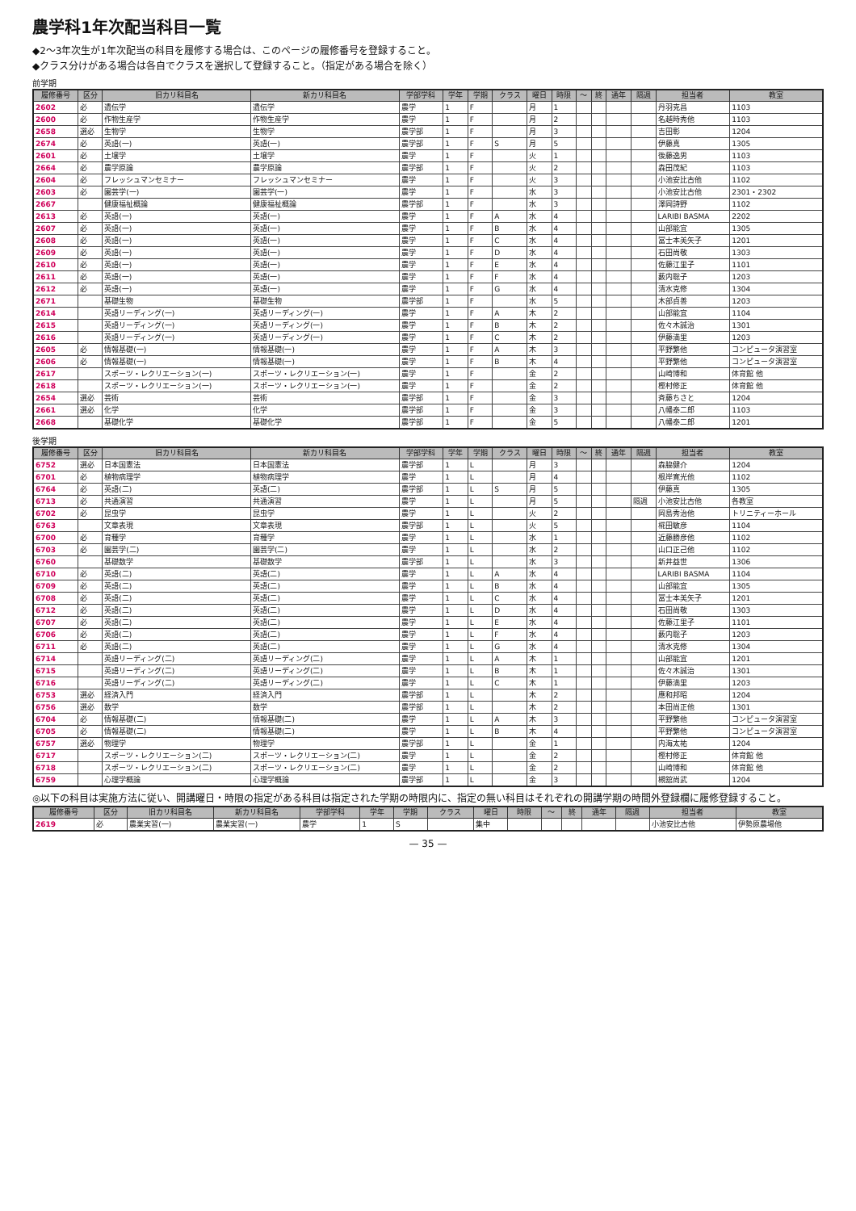農学科1年次配当科目一覧
◆2～3年次生が1年次配当の科目を履修する場合は、このページの履修番号を登録すること。
◆クラス分けがある場合は各自でクラスを選択して登録すること。（指定がある場合を除く）
前学期
| 履修番号 | 区分 | 旧カリ科目名 | 新カリ科目名 | 学部学科 | 学年 | 学期 | クラス | 曜日 | 時限 | ～ | 終 | 通年 | 隔週 | 担当者 | 教室 |
| --- | --- | --- | --- | --- | --- | --- | --- | --- | --- | --- | --- | --- | --- | --- | --- |
| 2602 | 必 | 遺伝学 | 遺伝学 | 農学 | 1 | F | | 月 | 1 | | | | | 丹羽克昌 | 1103 |
| 2600 | 必 | 作物生産学 | 作物生産学 | 農学 | 1 | F | | 月 | 2 | | | | | 名越時秀他 | 1103 |
| 2658 | 選必 | 生物学 | 生物学 | 農学部 | 1 | F | | 月 | 3 | | | | | 吉田彰 | 1204 |
| 2674 | 必 | 英語(一) | 英語(一) | 農学部 | 1 | F | S | 月 | 5 | | | | | 伊藤真 | 1305 |
| 2601 | 必 | 土壌学 | 土壌学 | 農学 | 1 | F | | 火 | 1 | | | | | 後藤逸男 | 1103 |
| 2664 | 必 | 農学原論 | 農学原論 | 農学部 | 1 | F | | 火 | 2 | | | | | 森田茂紀 | 1103 |
| 2604 | 必 | フレッシュマンセミナー | フレッシュマンセミナー | 農学 | 1 | F | | 火 | 3 | | | | | 小池安比古他 | 1102 |
| 2603 | 必 | 園芸学(一) | 園芸学(一) | 農学 | 1 | F | | 水 | 3 | | | | | 小池安比古他 | 2301・2302 |
| 2667 | | 健康福祉概論 | 健康福祉概論 | 農学部 | 1 | F | | 水 | 3 | | | | | 澤岡詩野 | 1102 |
| 2613 | 必 | 英語(一) | 英語(一) | 農学 | 1 | F | A | 水 | 4 | | | | | LARIBI BASMA | 2202 |
| 2607 | 必 | 英語(一) | 英語(一) | 農学 | 1 | F | B | 水 | 4 | | | | | 山部能宜 | 1305 |
| 2608 | 必 | 英語(一) | 英語(一) | 農学 | 1 | F | C | 水 | 4 | | | | | 冨士本美矢子 | 1201 |
| 2609 | 必 | 英語(一) | 英語(一) | 農学 | 1 | F | D | 水 | 4 | | | | | 石田尚敬 | 1303 |
| 2610 | 必 | 英語(一) | 英語(一) | 農学 | 1 | F | E | 水 | 4 | | | | | 佐藤江里子 | 1101 |
| 2611 | 必 | 英語(一) | 英語(一) | 農学 | 1 | F | F | 水 | 4 | | | | | 薮内聡子 | 1203 |
| 2612 | 必 | 英語(一) | 英語(一) | 農学 | 1 | F | G | 水 | 4 | | | | | 清水克修 | 1304 |
| 2671 | | 基礎生物 | 基礎生物 | 農学部 | 1 | F | | 水 | 5 | | | | | 木部貞善 | 1203 |
| 2614 | | 英語リーディング(一) | 英語リーディング(一) | 農学 | 1 | F | A | 木 | 2 | | | | | 山部能宜 | 1104 |
| 2615 | | 英語リーディング(一) | 英語リーディング(一) | 農学 | 1 | F | B | 木 | 2 | | | | | 佐々木誠治 | 1301 |
| 2616 | | 英語リーディング(一) | 英語リーディング(一) | 農学 | 1 | F | C | 木 | 2 | | | | | 伊藤満里 | 1203 |
| 2605 | 必 | 情報基礎(一) | 情報基礎(一) | 農学 | 1 | F | A | 木 | 3 | | | | | 平野繁他 | コンピュータ演習室 |
| 2606 | 必 | 情報基礎(一) | 情報基礎(一) | 農学 | 1 | F | B | 木 | 4 | | | | | 平野繁他 | コンピュータ演習室 |
| 2617 | | スポーツ・レクリエーション(一) | スポーツ・レクリエーション(一) | 農学 | 1 | F | | 金 | 2 | | | | | 山崎博和 | 体育館 他 |
| 2618 | | スポーツ・レクリエーション(一) | スポーツ・レクリエーション(一) | 農学 | 1 | F | | 金 | 2 | | | | | 樫村修正 | 体育館 他 |
| 2654 | 選必 | 芸術 | 芸術 | 農学部 | 1 | F | | 金 | 3 | | | | | 斉藤ちさと | 1204 |
| 2661 | 選必 | 化学 | 化学 | 農学部 | 1 | F | | 金 | 3 | | | | | 八幡泰二郎 | 1103 |
| 2668 | | 基礎化学 | 基礎化学 | 農学部 | 1 | F | | 金 | 5 | | | | | 八幡泰二郎 | 1201 |
後学期
| 履修番号 | 区分 | 旧カリ科目名 | 新カリ科目名 | 学部学科 | 学年 | 学期 | クラス | 曜日 | 時限 | ～ | 終 | 通年 | 隔週 | 担当者 | 教室 |
| --- | --- | --- | --- | --- | --- | --- | --- | --- | --- | --- | --- | --- | --- | --- | --- |
| 6752 | 選必 | 日本国憲法 | 日本国憲法 | 農学部 | 1 | L | | 月 | 3 | | | | | 森脇健介 | 1204 |
| 6701 | 必 | 植物病理学 | 植物病理学 | 農学 | 1 | L | | 月 | 4 | | | | | 根岸寛光他 | 1102 |
| 6764 | 必 | 英語(二) | 英語(二) | 農学部 | 1 | L | S | 月 | 5 | | | | | 伊藤真 | 1305 |
| 6713 | 必 | 共通演習 | 共通演習 | 農学 | 1 | L | | 月 | 5 | | | | 隔週 | 小池安比古他 | 各教室 |
| 6702 | 必 | 昆虫学 | 昆虫学 | 農学 | 1 | L | | 火 | 2 | | | | | 岡島秀治他 | トリニティーホール |
| 6763 | | 文章表現 | 文章表現 | 農学部 | 1 | L | | 火 | 5 | | | | | 椛田敏彦 | 1104 |
| 6700 | 必 | 育種学 | 育種学 | 農学 | 1 | L | | 水 | 1 | | | | | 近藤勝彦他 | 1102 |
| 6703 | 必 | 園芸学(二) | 園芸学(二) | 農学 | 1 | L | | 水 | 2 | | | | | 山口正己他 | 1102 |
| 6760 | | 基礎数学 | 基礎数学 | 農学部 | 1 | L | | 水 | 3 | | | | | 新井益世 | 1306 |
| 6710 | 必 | 英語(二) | 英語(二) | 農学 | 1 | L | A | 水 | 4 | | | | | LARIBI BASMA | 1104 |
| 6709 | 必 | 英語(二) | 英語(二) | 農学 | 1 | L | B | 水 | 4 | | | | | 山部能宜 | 1305 |
| 6708 | 必 | 英語(二) | 英語(二) | 農学 | 1 | L | C | 水 | 4 | | | | | 冨士本美矢子 | 1201 |
| 6712 | 必 | 英語(二) | 英語(二) | 農学 | 1 | L | D | 水 | 4 | | | | | 石田尚敬 | 1303 |
| 6707 | 必 | 英語(二) | 英語(二) | 農学 | 1 | L | E | 水 | 4 | | | | | 佐藤江里子 | 1101 |
| 6706 | 必 | 英語(二) | 英語(二) | 農学 | 1 | L | F | 水 | 4 | | | | | 薮内聡子 | 1203 |
| 6711 | 必 | 英語(二) | 英語(二) | 農学 | 1 | L | G | 水 | 4 | | | | | 清水克修 | 1304 |
| 6714 | | 英語リーディング(二) | 英語リーディング(二) | 農学 | 1 | L | A | 木 | 1 | | | | | 山部能宜 | 1201 |
| 6715 | | 英語リーディング(二) | 英語リーディング(二) | 農学 | 1 | L | B | 木 | 1 | | | | | 佐々木誠治 | 1301 |
| 6716 | | 英語リーディング(二) | 英語リーディング(二) | 農学 | 1 | L | C | 木 | 1 | | | | | 伊藤満里 | 1203 |
| 6753 | 選必 | 経済入門 | 経済入門 | 農学部 | 1 | L | | 木 | 2 | | | | | 應和邦昭 | 1204 |
| 6756 | 選必 | 数学 | 数学 | 農学部 | 1 | L | | 木 | 2 | | | | | 本田尚正他 | 1301 |
| 6704 | 必 | 情報基礎(二) | 情報基礎(二) | 農学 | 1 | L | A | 木 | 3 | | | | | 平野繁他 | コンピュータ演習室 |
| 6705 | 必 | 情報基礎(二) | 情報基礎(二) | 農学 | 1 | L | B | 木 | 4 | | | | | 平野繁他 | コンピュータ演習室 |
| 6757 | 選必 | 物理学 | 物理学 | 農学部 | 1 | L | | 金 | 1 | | | | | 内海太祐 | 1204 |
| 6717 | | スポーツ・レクリエーション(二) | スポーツ・レクリエーション(二) | 農学 | 1 | L | | 金 | 2 | | | | | 樫村修正 | 体育館 他 |
| 6718 | | スポーツ・レクリエーション(二) | スポーツ・レクリエーション(二) | 農学 | 1 | L | | 金 | 2 | | | | | 山崎博和 | 体育館 他 |
| 6759 | | 心理学概論 | 心理学概論 | 農学部 | 1 | L | | 金 | 3 | | | | | 槻舘尚武 | 1204 |
◎以下の科目は実施方法に従い、開講曜日・時限の指定がある科目は指定された学期の時限内に、指定の無い科目はそれぞれの開講学期の時間外登録欄に履修登録すること。
| 履修番号 | 区分 | 旧カリ科目名 | 新カリ科目名 | 学部学科 | 学年 | 学期 | クラス | 曜日 | 時限 | ～ | 終 | 通年 | 隔週 | 担当者 | 教室 |
| --- | --- | --- | --- | --- | --- | --- | --- | --- | --- | --- | --- | --- | --- | --- | --- |
| 2619 | 必 | 農業実習(一) | 農業実習(一) | 農学 | 1 | S | | 集中 | | | | | | 小池安比古他 | 伊勢原農場他 |
— 35 —